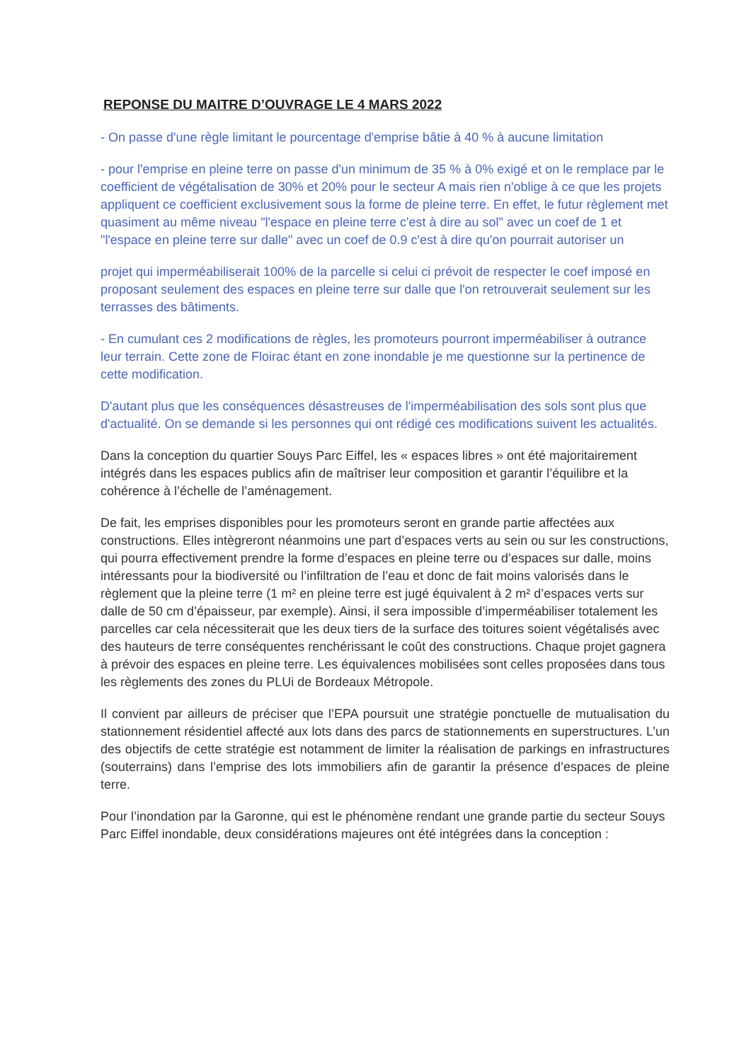REPONSE DU MAITRE D’OUVRAGE LE 4 MARS 2022
- On passe d'une règle limitant le pourcentage d'emprise bâtie à 40 % à aucune limitation
- pour l'emprise en pleine terre on passe d'un minimum de 35 % à 0% exigé et on le remplace par le coefficient de végétalisation de 30% et 20% pour le secteur A mais rien n'oblige à ce que les projets appliquent ce coefficient exclusivement sous la forme de pleine terre. En effet, le futur règlement met quasiment au même niveau "l'espace en pleine terre c'est à dire au sol" avec un coef de 1 et "l'espace en pleine terre sur dalle" avec un coef de 0.9 c'est à dire qu'on pourrait autoriser un
projet qui imperméabiliserait 100% de la parcelle si celui ci prévoit de respecter le coef imposé en proposant seulement des espaces en pleine terre sur dalle que l'on retrouverait seulement sur les terrasses des bâtiments.
- En cumulant ces 2 modifications de règles, les promoteurs pourront imperméabiliser à outrance leur terrain. Cette zone de Floirac étant en zone inondable je me questionne sur la pertinence de cette modification.
D'autant plus que les conséquences désastreuses de l'imperméabilisation des sols sont plus que d'actualité. On se demande si les personnes qui ont rédigé ces modifications suivent les actualités.
Dans la conception du quartier Souys Parc Eiffel, les « espaces libres » ont été majoritairement intégrés dans les espaces publics afin de maîtriser leur composition et garantir l’équilibre et la cohérence à l’échelle de l’aménagement.
De fait, les emprises disponibles pour les promoteurs seront en grande partie affectées aux constructions. Elles intègreront néanmoins une part d’espaces verts au sein ou sur les constructions, qui pourra effectivement prendre la forme d’espaces en pleine terre ou d’espaces sur dalle, moins intéressants pour la biodiversité ou l’infiltration de l’eau et donc de fait moins valorisés dans le règlement que la pleine terre (1 m² en pleine terre est jugé équivalent à 2 m² d’espaces verts sur dalle de 50 cm d’épaisseur, par exemple). Ainsi, il sera impossible d’imperméabiliser totalement les parcelles car cela nécessiterait que les deux tiers de la surface des toitures soient végétalisés avec des hauteurs de terre conséquentes renchérissant le coût des constructions. Chaque projet gagnera à prévoir des espaces en pleine terre. Les équivalences mobilisées sont celles proposées dans tous les règlements des zones du PLUi de Bordeaux Métropole.
Il convient par ailleurs de préciser que l’EPA poursuit une stratégie ponctuelle de mutualisation du stationnement résidentiel affecté aux lots dans des parcs de stationnements en superstructures. L’un des objectifs de cette stratégie est notamment de limiter la réalisation de parkings en infrastructures (souterrains) dans l’emprise des lots immobiliers afin de garantir la présence d’espaces de pleine terre.
Pour l’inondation par la Garonne, qui est le phénomène rendant une grande partie du secteur Souys Parc Eiffel inondable, deux considérations majeures ont été intégrées dans la conception :